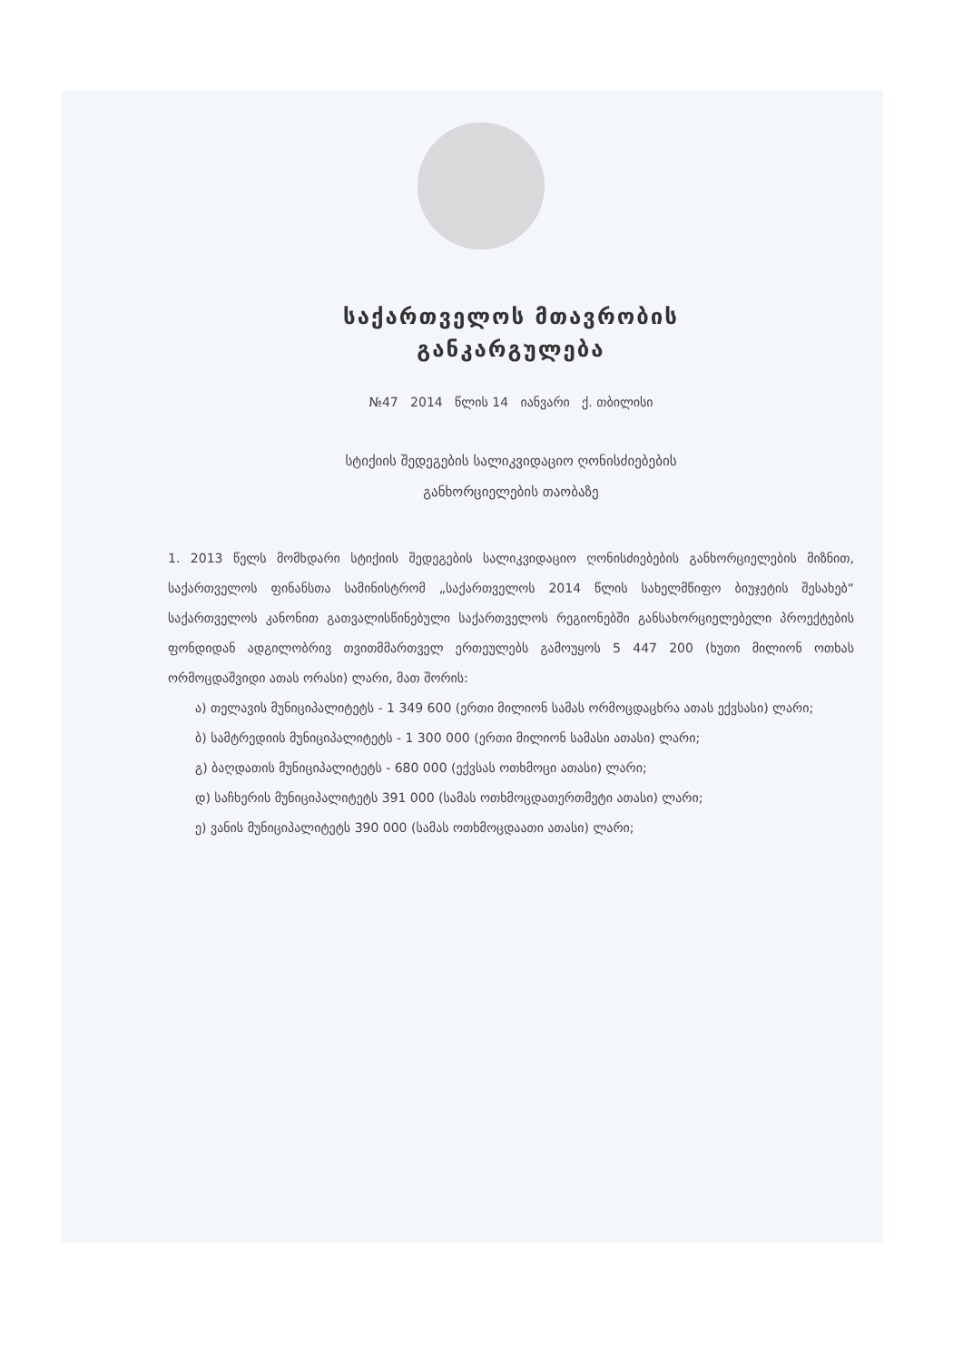საქართველოს მთავრობის
განკარგულება
№47 2014 წლის 14 იანვარი ქ. თბილისი
სტიქიის შედეგების სალიკვიდაციო ღონისძიებების
განხორციელების თაობაზე
1. 2013 წელს მომხდარი სტიქიის შედეგების სალიკვიდაციო ღონისძიებების განხორციელების მიზნით, საქართველოს ფინანსთა სამინისტრომ „საქართველოს 2014 წლის სახელმწიფო ბიუჯეტის შესახებ“ საქართველოს კანონით გათვალისწინებული საქართველოს რეგიონებში განსახორციელებელი პროექტების ფონდიდან ადგილობრივ თვითმმართველ ერთეულებს გამოუყოს 5 447 200 (ხუთი მილიონ ოთხას ორმოცდაშვიდი ათას ორასი) ლარი, მათ შორის:
ა) თელავის მუნიციპალიტეტს - 1 349 600 (ერთი მილიონ სამას ორმოცდაცხრა ათას ექვსასი) ლარი;
ბ) სამტრედიის მუნიციპალიტეტს - 1 300 000 (ერთი მილიონ სამასი ათასი) ლარი;
გ) ბაღდათის მუნიციპალიტეტს - 680 000 (ექვსას ოთხმოცი ათასი) ლარი;
დ) საჩხერის მუნიციპალიტეტს 391 000 (სამას ოთხმოცდათერთმეტი ათასი) ლარი;
ე) ვანის მუნიციპალიტეტს 390 000 (სამას ოთხმოცდაათი ათასი) ლარი;